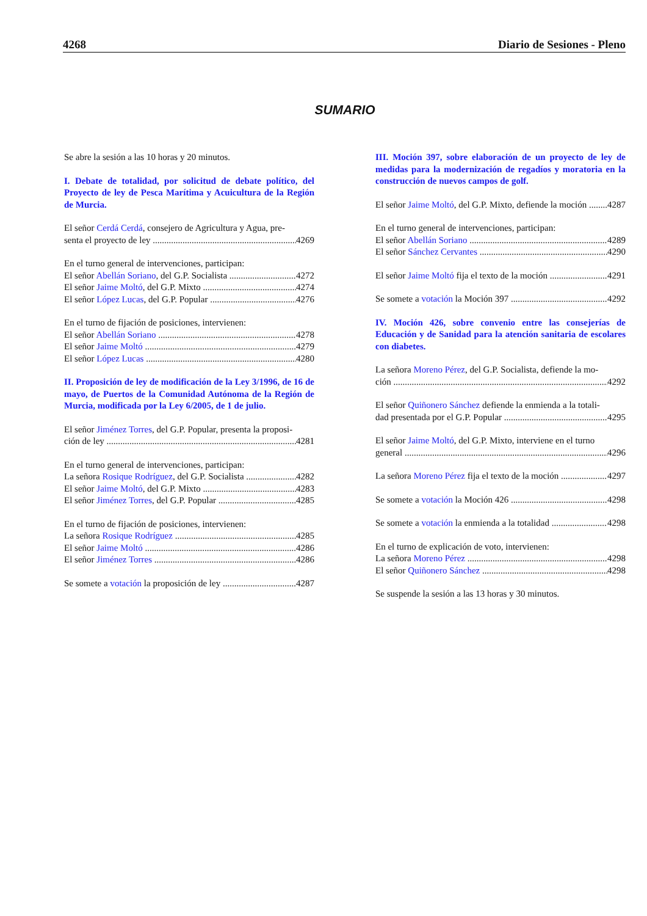4268 Diario de Sesiones - Pleno
SUMARIO
Se abre la sesión a las 10 horas y 20 minutos.
I. Debate de totalidad, por solicitud de debate político, del Proyecto de ley de Pesca Marítima y Acuicultura de la Región de Murcia.
El señor Cerdá Cerdá, consejero de Agricultura y Agua, pre-
senta el proyecto de ley 4269
En el turno general de intervenciones, participan:
El señor Abellán Soriano, del G.P. Socialista 4272
El señor Jaime Moltó, del G.P. Mixto 4274
El señor López Lucas, del G.P. Popular 4276
En el turno de fijación de posiciones, intervienen:
El señor Abellán Soriano 4278
El señor Jaime Moltó 4279
El señor López Lucas 4280
II. Proposición de ley de modificación de la Ley 3/1996, de 16 de mayo, de Puertos de la Comunidad Autónoma de la Región de Murcia, modificada por la Ley 6/2005, de 1 de julio.
El señor Jiménez Torres, del G.P. Popular, presenta la proposi-
ción de ley 4281
En el turno general de intervenciones, participan:
La señora Rosique Rodríguez, del G.P. Socialista 4282
El señor Jaime Moltó, del G.P. Mixto 4283
El señor Jiménez Torres, del G.P. Popular 4285
En el turno de fijación de posiciones, intervienen:
La señora Rosique Rodríguez 4285
El señor Jaime Moltó 4286
El señor Jiménez Torres 4286
Se somete a votación la proposición de ley 4287
III. Moción 397, sobre elaboración de un proyecto de ley de medidas para la modernización de regadíos y moratoria en la construcción de nuevos campos de golf.
El señor Jaime Moltó, del G.P. Mixto, defiende la moción 4287
En el turno general de intervenciones, participan:
El señor Abellán Soriano 4289
El señor Sánchez Cervantes 4290
El señor Jaime Moltó fija el texto de la moción 4291
Se somete a votación la Moción 397 4292
IV. Moción 426, sobre convenio entre las consejerías de Educación y de Sanidad para la atención sanitaria de escolares con diabetes.
La señora Moreno Pérez, del G.P. Socialista, defiende la mo-
ción 4292
El señor Quiñonero Sánchez defiende la enmienda a la totali-
dad presentada por el G.P. Popular 4295
El señor Jaime Moltó, del G.P. Mixto, interviene en el turno
general 4296
La señora Moreno Pérez fija el texto de la moción 4297
Se somete a votación la Moción 426 4298
Se somete a votación la enmienda a la totalidad 4298
En el turno de explicación de voto, intervienen:
La señora Moreno Pérez 4298
El señor Quiñonero Sánchez 4298
Se suspende la sesión a las 13 horas y 30 minutos.